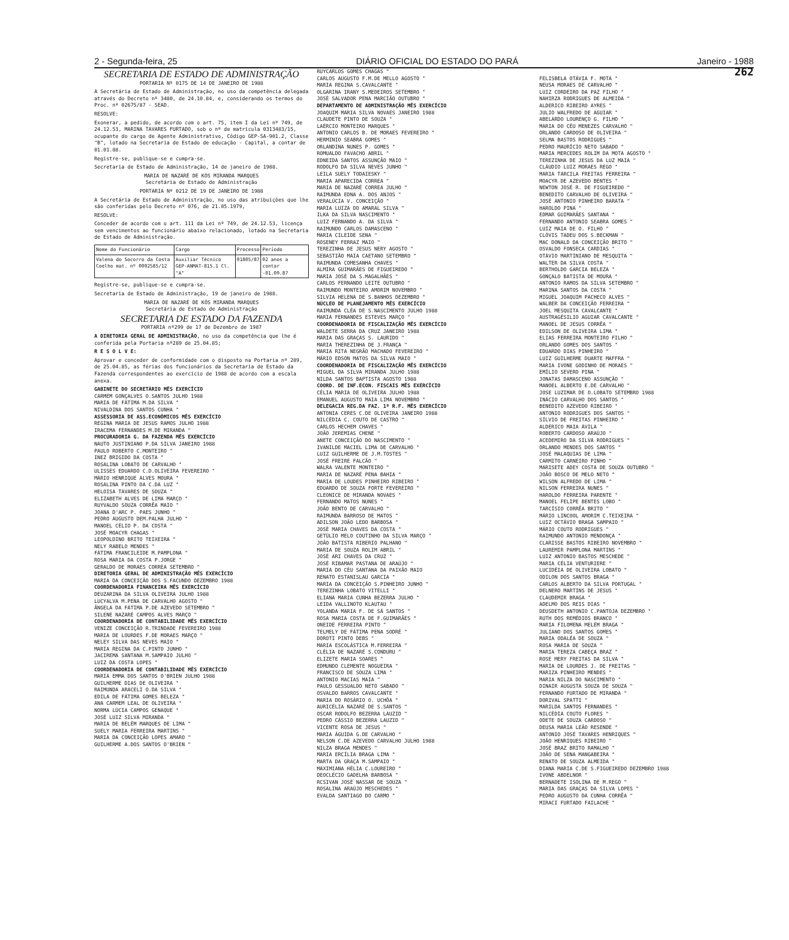2 - Segunda-feira, 25 DIÁRIO OFICIAL DO ESTADO DO PARÁ Janeiro - 1988
SECRETARIA DE ESTADO DE ADMINISTRAÇÃO
PORTARIA Nº 0175 DE 14 DE JANEIRO DE 1988
A Secretária de Estado de Administração, no uso da competência delegada através do Decreto nº 3480, de 24.10.84, e, considerando os termos do Proc. nº 02675/87 - SEAD.
RESOLVE:
Exonerar, a pedido, de acordo com o art. 75, item I da Lei nº 749, de 24.12.53, MARINA TAVARES FURTADO, sob o nº de matrícula 0313483/15, ocupante do cargo de Agente Administrativo, Código GEP-SA-901.2, Classe "B", lotado na Secretaria de Estado de educação - Capital, a contar de 01.01.88.
Registre-se, publique-se e cumpra-se.
Secretaria de Estado de Administração, 14 de janeiro de 1988.
MARIA DE NAZARÉ DE KÓS MIRANDA MARQUES
Secretária de Estado de Administração
PORTARIA Nº 0212 DE 19 DE JANEIRO DE 1988
A Secretária de Estado de Administração, no uso das atribuições que lhe são conferidas pelo Decreto nº 076, de 21.05.1979,
RESOLVE:
Conceder de acordo com o art. 111 da Lei nº 749, de 24.12.53, licença sem vencimentos ao funcionário abaixo relacionado, lotado na Secretaria de Estado de Administração.
| Nome do Funcionário | Cargo | Processo | Período |
| --- | --- | --- | --- |
| Valena do Socorro da Costa Coelho mat. nº 0002585/12 | Auxiliar Técnico GEP-ANMAT-815.1 Cl. "A" | 01805/87 | 02 anos a contar -01.09.87 |
Registre-se, publique-se e cumpra-se.
Secretaria de Estado de Administração, 19 de janeiro de 1988.
MARIA DE NAZARÉ DE KÓS MIRANDA MARQUES
Secretária de Estado de Administração
SECRETARIA DE ESTADO DA FAZENDA
PORTARIA nº299 de 17 de Dezembro de 1987
A DIRETORIA GERAL DE ADMINISTRAÇÃO, no uso da competência que lhe é conferida pela Portaria nº289 de 25.04.85;
R E S O L V E:
Aprovar e conceder de conformidade com o disposto na Portaria nº 289, de 25.04.85, as férias dos funcionários da Secretaria de Estado da Fazenda correspondentes ao exercício de 1988 de acordo com a escala anexa.
GABINETE DO SECRETÁRIO MÊS EXERCÍCIO
CARMEM GONÇALVES O.SANTOS JULHO 1988
MARIA DE FÁTIMA M.DA SILVA "
NIVALDINA DOS SANTOS CUNHA "
ASSESSORIA DE ASS.ECONÔMICOS MÊS EXERCÍCIO
REGINA MARIA DE JESUS RAMOS JULHO 1988
IRACEMA FERNANDES M.DE MIRANDA "
PROCURADORIA G. DA FAZENDA MÊS EXERCÍCIO
NAUTO JUSTINIANO P.DA SILVA JANEIRO 1988
PAULO ROBERTO C.MONTEIRO "
INEZ BRIGIDO DA COSTA "
ROSALINA LOBATO DE CARVALHO "
ULISSES EDUARDO C.D.OLIVEIRA FEVEREIRO "
MÁRIO HENRIQUE ALVES MOURA "
ROSALINA PINTO DA C.DA LUZ "
HELOISA TAVARES DE SOUZA "
ELIZABETH ALVES DE LIMA MARÇO "
RUYVALDO SOUZA CORRÊA MAIO "
JOANA D'ARC P. PAES JUNHO "
PEDRO AUGUSTO DEM.PALHA JULHO "
MANOEL CÉLIO P. DA COSTA "
JOSÉ MOACYR CHAGAS "
LEOPOLDINO BRITO TEIXEIRA "
NELY RABELO MENDES "
FÁTIMA FRANCILEIDE M.PAMPLONA "
ROSA MARIA DA COSTA P.JORGE "
GERALDO DE MORAES CORREA SETEMBRO "
DIRETORIA GERAL DE ADMINISTRAÇÃO MÊS EXERCÍCIO
MARIA DA CONCEIÇÃO DOS S.FACUNDO DEZEMBRO 1988
COORDENADORIA FINANCEIRA MÊS EXERCÍCIO
DEUZARINA DA SILVA OLIVEIRA JULHO 1988
LUCYALVA M.PENA DE CARVALHO AGOSTO "
ÂNGELA DA FÁTIMA P.DE AZEVEDO SETEMBRO "
SILENE NAZARÉ CAMPOS ALVES MARÇO "
COORDENADORIA DE CONTABILIDADE MÊS EXERCÍCIO
VENIZE CONCEIÇÃO R.TRINDADE FEVEREIRO 1988
MARIA DE LOURDES F.DE MORAES MARÇO "
NELEY SILVA DAS NEVES MAIO "
MARIA REGINA DA C.PINTO JUNHO "
JACIREMA SANTANA M.SAMPAIO JULHO "
LUIZ DA COSTA LOPES "
COORDENADORIA DE CONTABILIDADE MÊS EXERCÍCIO
MARIA EMMA DOS SANTOS O'BRIEN JULHO 1988
GUILHERME DIAS DE OLIVEIRA "
RAIMUNDA ARACELI O.DA SILVA "
EDILA DE FÁTIMA GOMES BELEZA "
ANA CARMEM LEAL DE OLIVEIRA "
NORMA LÚCIA CAMPOS GENAQUE "
JOSÉ LUIZ SILVA MIRANDA "
MARIA DE BELÉM MARQUES DE LIMA "
SUELY MARIA FERREIRA MARTINS "
MARIA DA CONCEIÇÃO LOPES AMARO "
GUILHERME A.DOS SANTOS O'BRIEN "
RUYCARLOS GOMES CHAGAS "
CARLOS AUGUSTO F.M.DE MELLO AGOSTO "
MARIA REGINA S.CAVALCANTE "
OLGARINA IRANY S.MEDEIROS SETEMBRO "
JOSÉ SALVADOR PENA MARCIÃO OUTUBRO "
DEPARTAMENTO DE ADMINISTRAÇÃO MÊS EXERCÍCIO
JOAQUIM MARIA SILVA NOVAES JANEIRO 1988
CLAUDETE PINTO DE SOUZA "
LAÉRCIO MONTEIRO MARQUES "
ANTONIO CARLOS B. DE MORAES FEVEREIRO "
HERMINIO SEABRA GOMES "
ORLANDINA NUNES P. GOMES "
ROMUALDO FAVACHO ABRIL "
EDNEIDA SANTOS ASSUNÇÃO MAIO "
RODOLFO DA SILVA NEVES JUNHO "
LEILA SUELY TODAIESKY "
MARIA APARECIDA CORREA "
MARIA DE NAZARÉ CORREA JULHO "
RAIMUNDA EDNA A. DOS ANJOS "
VERALÚCIA V. CONCEIÇÃO "
MARIA LUIZA DO AMARAL SILVA "
ILKA DA SILVA NASCIMENTO "
LUIZ FERNANDO A. DA SILVA "
RAIMUNDO CARLOS DAMASCENO "
MARIA CILEIDE SENA "
ROSENEY FERRAZ MAIO "
TEREZINHA DE JESUS NERY AGOSTO "
SEBASTIÃO MAIA CAETANO SETEMBRO "
RAIMUNDA COMESANHA CHAVES "
ALMIRA GUIMARÃES DE FIGUEIREDO "
MARIA JOSÉ DA S.MAGALHÃES "
CARLOS FERNANDO LEITE OUTUBRO "
RAIMUNDO MONTEIRO AMORIM NOVEMBRO "
SILVIA HELENA DE S.BANHOS DEZEMBRO "
NÚCLEO DE PLANEJAMENTO MÊS EXERCÍCIO
RAIMUNDA CLÉA DE S.NASCIMENTO JULHO 1988
MARIA FERNANDES ESTEVES MARÇO "
COORDENADORIA DE FISCALIZAÇÃO MÊS EXERCÍCIO
WALDETE SERRA DA CRUZ JANEIRO 1988
MARIA DAS GRAÇAS S. LAURIDO "
MARIA THEREZINHA DE J.FRANÇA "
MARIA RITA NEGRÃO MACHADO FEVEREIRO "
MÁRIO EDSON MATOS DA SILVA MAIO "
COORDENADORIA DE FISCALIZAÇÃO MÊS EXERCÍCIO
MIGUEL DA SILVA MIRANDA JULHO 1988
NILDA SANTOS BAPTISTA AGOSTO 1988
COORD. DE INF.ECON. FISCAIS MÊS EXERCÍCIO
CÉLIA MARIA DE OLIVEIRA JULHO 1988
EMANUEL AUGUSTO MAIA LIMA NOVEMBRO "
DELEGACIA REG.DA FAZ. 1ª R.F. MÊS EXERCÍCIO
ANTONIA CERES C.DE OLIVEIRA JANEIRO 1988
NILCÉDIA C. COUTO DE CASTRO "
CARLOS HECHEM CHAVES "
JOÃO JEREMIAS CHENE "
ANETE CONCEIÇÃO DO NASCIMENTO "
IVANILDE MACIEL LIMA DE CARVALHO "
LUIZ GUILHERME DE J.M.TOSTES "
JOSÉ FREIRE FALCÃO "
WALRA VALENTE MONTEIRO "
MARIA DE NAZARÉ PENA BAHIA "
MARIA DE LOUDES PINHEIRO RIBEIRO "
EDUARDO DE SOUZA FORTE FEVEREIRO "
CLEONICE DE MIRANDA NOVAES "
FERNANDO MATOS NUNES "
JOÃO BENTO DE CARVALHO "
RAIMUNDA BARROSO DE MATOS "
ADILSON JOÃO LEDO BARBOSA "
JOSÉ MARIA CHAVES DA COSTA "
GETÚLIO MELO COUTINHO DA SILVA MARÇO "
JOÃO BATISTA RIBERIO PALHANO "
MARIA DE SOUZA ROLIM ABRIL "
JOSÉ ARI CHAVES DA CRUZ "
JOSÉ RIBAMAR PASTANA DE ARAÚJO "
MARIA DO CÉU SANTANA DA PAIXÃO MAIO
RENATO ESTANISLAU GARCIA "
MARIA DA CONCEIÇÃO S.PINHEIRO JUNHO "
TEREZINHA LOBATO VITELLI "
ELIANA MARIA CUNHA BEZERRA JULHO "
LEIDA VALLINOTO KLAUTAU "
YOLANDA MARIA F. DE SÁ SANTOS "
ROSA MARIA COSTA DE F.GUIMARÃES "
ONEIDE FERREIRA PINTO "
TELMELY DE FÁTIMA PENA SODRÉ "
DOROTI PINTO DEBS "
MARIA ESCOLÁSTICA M.FERREIRA "
CLÉLIA DE NAZARÉ S.CONDURU "
ELIZETE MARIA SOARES "
EDMUNDO CLEMENTE NOGUEIRA "
FRANCISCO DE SOUZA LIMA "
ANTONIO MACIAS MAIA "
PAULO GESSUALDO NETO SABADO "
OSVALDO BARROS CAVALCANTE "
MARIA DO ROSÁRIO O. UCHÔA "
AURICÉLIA NAZARÉ DE S.SANTOS "
OSCAR RODOLFO BEZERRA LAUZID "
PEDRO CÁSSIO BEZERRA LAUZID "
VICENTE ROSA DE JESUS "
MARIA ÁGUIDA G.DE CARVALHO "
NELSON C.DE AZEVEDO CARVALHO JULHO 1988
NILZA BRAGA MENDES "
MARIA ERCÍLIA BRAGA LIMA "
MARTA DA GRAÇA M.SAMPAIO "
MAXIMIANA HÉLIA C.LOUREIRO "
DEOCLÉCIO GADELHA BARBOSA "
RCSIVAN JOSÉ NASSAR DE SOUZA "
ROSALINA ARAÚJO MESCHEDES "
EVALDA SANTIAGO DO CARMO "
262
FELISBELA OTÁVIA F. MOTA "
NEUSA MORAES DE CARVALHO "
LUIZ CORDEIRO DA PAZ FILHO "
NAHIRZA RODRIGUES DE ALMEIDA "
ALDERICO RIBEIRO AYRES "
JULIO WALFREDO DE AGUIAR "
ABELARDO LOURENÇO G. FILHO "
MARIA DO CÉU MENEZES CARVALHO "
ORLANDO CARDOSO DE OLIVEIRA "
SELMA BASTOS RODRIGUES "
PEDRO MAURÍCIO NETO SABADO "
MARIA MERCEDES ROLIM DA MOTA AGOSTO "
TEREZINHA DE JESUS DA LUZ MAIA "
CLÁUDIO LUIZ MORAES REGO "
MARIA TARCILA FREITAS FERREIRA "
MOACYR DE AZEVEDO BENTES "
NEWTON JOSÉ R. DE FIGUEIREDO "
BENEDITO CARVALHO DE OLIVEIRA "
JOSÉ ANTONIO PINHEIRO BARATA "
HAROLDO PINA "
EDMAR GUIMARÃES SANTANA "
FERNANDO ANTONIO SEABRA GOMES "
LUIZ MAIA DE O. FILHO "
CLÓVIS TADEU DOS S.BECKMAN "
MAC DONALD DA CONCEIÇÃO BRITO "
OSVALDO FONSECA CARDIAS "
OTÁVIO MARTINIANO DE MESQUITA "
WALTER DA SILVA COSTA "
BERTHOLDO GARCIA BELEZA "
GONÇALO BATISTA DE MOURA "
ANTONIO RAMOS DA SILVA SETEMBRO "
MARINA SANTOS DA COSTA "
MIGUEL JOAQUIM PACHECO ALVES "
WALBER DA CONCEIÇÃO FERREIRA "
JOEL MESQUITA CAVALCANTE "
AUSTRAGÉSILIO AGUIAR CAVALCANTE "
MANOEL DE JESUS CORRÊA "
EDILSON DE OLIVEIRA LIMA "
ELIAS FERREIRA MONTEIRO FILHO "
ORLANDO GOMES DOS SANTOS "
EDUARDO DIAS PINHEIRO "
LUIZ GUILHERME DUARTE MAFFRA "
MARIA IVONE GODINHO DE MORAES "
EMÍLIO SEVERO PINA "
JONATAS DAMASCENO ASSUNÇÃO "
MANOEL ALBERTO E.DE CARVALHO "
JOSE LUZIMAR DE O.LOBATO SETEMBRO 1988
INÁCIO CARVALHO DOS SANTOS "
BENEDITO AZEVEDO RIBEIRO "
ANTONIO RODRIGUES DOS SANTOS "
SÍLVIO DE FREITAS PINHEIRO "
ALDERICO MAIA ÁVILA "
ROBERTO CARDOSO ARAÚJO "
ACEDEMIRO DA SILVA RODRIGUES "
ORLANDO MENDES DOS SANTOS "
JOSÉ MALAQUIAS DE LIMA "
CARMITO CARNEIRO PINHO "
MARISETE ADEY COSTA DE SOUZA OUTUBRO "
JOÃO BOSCO DE MELO NETO "
WILSON ALFREDO DE LIMA "
NILSON FERREIRA NUNES "
HAROLDO FERREIRA PARENTE "
MANOEL FELIPE BENTES LOBO "
TARCÍSIO CORRÊA BRITO "
MÁRIO LINCOOL AMORIM C.TEIXEIRA "
LUIZ OCTÁVIO BRAGA SAMPAIO "
MÁRIO COUTO RODRIGUES "
RAIMUNDO ANTONIO MENDONÇA "
CLARISSE BASTOS RIBEIRO NOVEMBRO "
LAUREMIR PAMPLONA MARTINS "
LUIZ ANTONIO BASTOS MESCHEDE "
MARIA CÉLIA VENTURIERE "
LUCIDÉIA DE OLIVEIRA LOBATO "
ODILON DOS SANTOS BRAGA "
CARLOS ALBERTO DA SILVA PORTUGAL "
DELNERO MARTINS DE JESUS "
CLAUDEMIR BRAGA "
ADELMO DOS REIS DIAS "
DEUSDETH ANTONIO C.PANTOJA DEZEMBRO "
RUTH DOS REMÉDIOS BRANCO "
MARIA FILOMENA MELÉM BRAGA "
JULIANO DOS SANTOS GOMES "
MARIA ODALÉA DE SOUZA "
ROSA MARIA DE SOUZA "
MARIA TEREZA CABEÇA BRAZ "
ROSE MERY FREITAS DA SILVA "
MARIA DE LOURDES J. DE FREITAS "
MARIZA PINHEIRO MENDES "
MARIA NILZA DO NASCIMENTO "
DINAIR AUGUSTA SOUZA DE SOUZA "
FERNANDO FURTADO DE MIRANDA "
DORIVAL SPATTI "
MARILDA SANTOS FERNANDES "
NILCÉDIA COUTO FLORES "
ODETE DE SOUZA CARDOSO "
DEUSA MARIA LEÃO RESENDE "
ANTONIO JOSÉ TAVARES HENRIQUES "
JOÃO HENRIQUES RIBEIRO "
JOSÉ BRAZ BRITO RAMALHO "
JOÃO DE SENA MANGABEIRA "
RENATO DE SOUZA ALMEIDA "
DIANA MARIA C.DE S.FIGUEIREDO DEZEMBRO 1988
IVONE ABDELNOR "
BERNADETE ISOLINA DE M.REGO "
MARIA DAS GRAÇAS DA SILVA LOPES "
PEDRO AUGUSTO DA CUNHA CORRÊA "
MIRACI FURTADO FAILACHE "